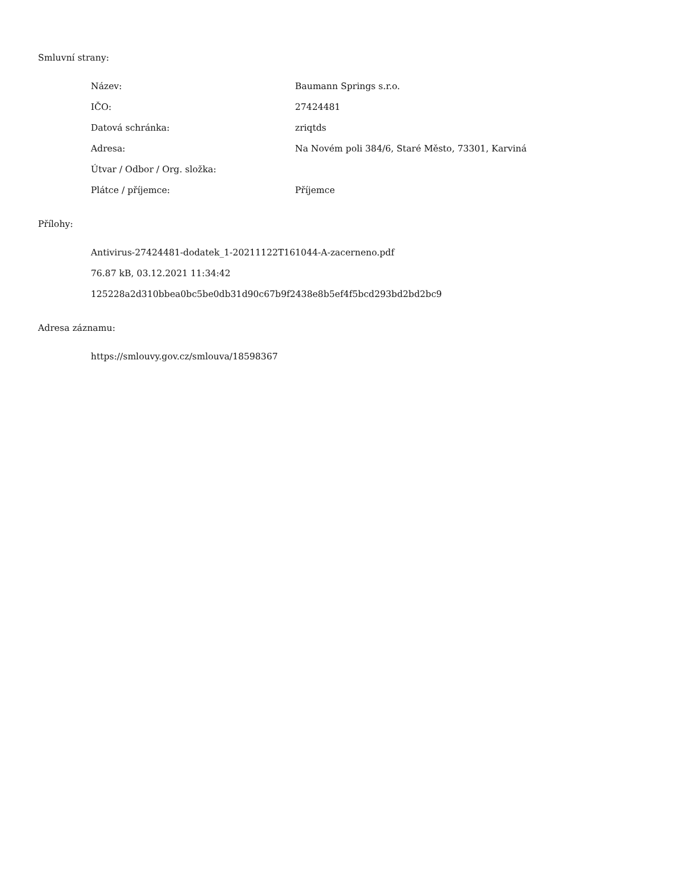Smluvní strany:
| Název: | Baumann Springs s.r.o. |
| IČO: | 27424481 |
| Datová schránka: | zriqtds |
| Adresa: | Na Novém poli 384/6, Staré Město, 73301, Karviná |
| Útvar / Odbor / Org. složka: | |
| Plátce / příjemce: | Příjemce |
Přílohy:
Antivirus-27424481-dodatek_1-20211122T161044-A-zacerneno.pdf
76.87 kB, 03.12.2021 11:34:42
125228a2d310bbea0bc5be0db31d90c67b9f2438e8b5ef4f5bcd293bd2bd2bc9
Adresa záznamu:
https://smlouvy.gov.cz/smlouva/18598367